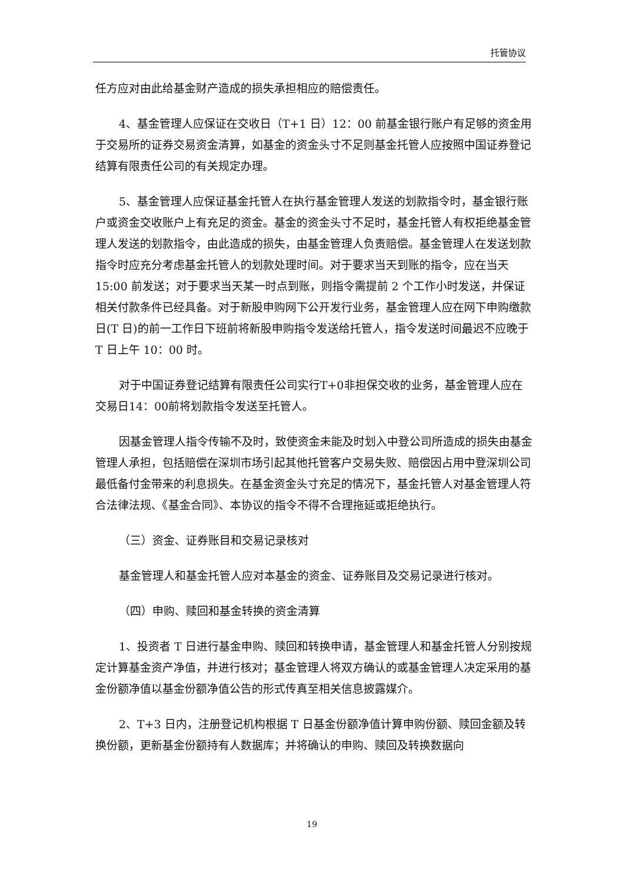托管协议
任方应对由此给基金财产造成的损失承担相应的赔偿责任。
4、基金管理人应保证在交收日（T+1 日）12：00 前基金银行账户有足够的资金用于交易所的证券交易资金清算，如基金的资金头寸不足则基金托管人应按照中国证券登记结算有限责任公司的有关规定办理。
5、基金管理人应保证基金托管人在执行基金管理人发送的划款指令时，基金银行账户或资金交收账户上有充足的资金。基金的资金头寸不足时，基金托管人有权拒绝基金管理人发送的划款指令，由此造成的损失，由基金管理人负责赔偿。基金管理人在发送划款指令时应充分考虑基金托管人的划款处理时间。对于要求当天到账的指令，应在当天 15:00 前发送；对于要求当天某一时点到账，则指令需提前 2 个工作小时发送，并保证相关付款条件已经具备。对于新股申购网下公开发行业务，基金管理人应在网下申购缴款日(T 日)的前一工作日下班前将新股申购指令发送给托管人，指令发送时间最迟不应晚于 T 日上午 10：00 时。
对于中国证券登记结算有限责任公司实行T+0非担保交收的业务，基金管理人应在交易日14：00前将划款指令发送至托管人。
因基金管理人指令传输不及时，致使资金未能及时划入中登公司所造成的损失由基金管理人承担，包括赔偿在深圳市场引起其他托管客户交易失败、赔偿因占用中登深圳公司最低备付金带来的利息损失。在基金资金头寸充足的情况下，基金托管人对基金管理人符合法律法规、《基金合同》、本协议的指令不得不合理拖延或拒绝执行。
（三）资金、证券账目和交易记录核对
基金管理人和基金托管人应对本基金的资金、证券账目及交易记录进行核对。
（四）申购、赎回和基金转换的资金清算
1、投资者 T 日进行基金申购、赎回和转换申请，基金管理人和基金托管人分别按规定计算基金资产净值，并进行核对；基金管理人将双方确认的或基金管理人决定采用的基金份额净值以基金份额净值公告的形式传真至相关信息披露媒介。
2、T+3 日内，注册登记机构根据 T 日基金份额净值计算申购份额、赎回金额及转换份额，更新基金份额持有人数据库；并将确认的申购、赎回及转换数据向
19